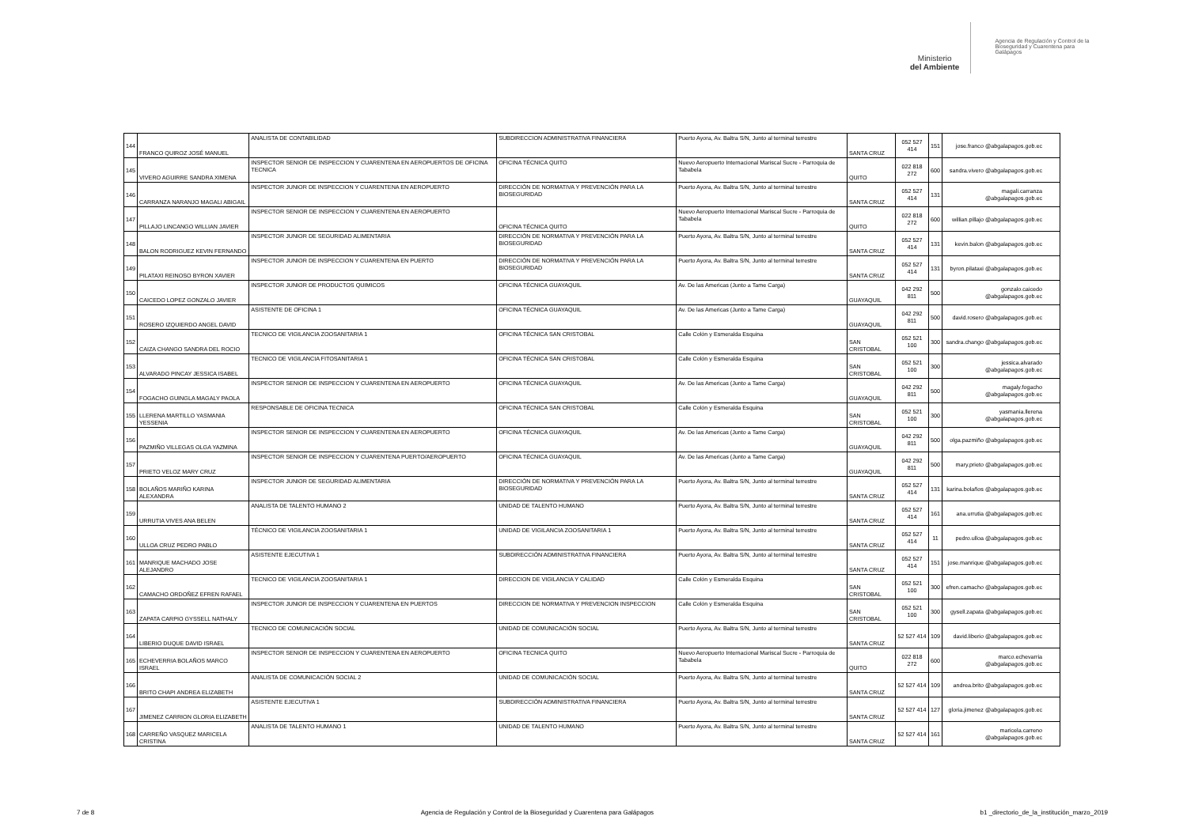Ministerio
del Ambiente
Agencia de Regulación y Control de la Bioseguridad y Cuarentena para Galápagos
| 144 | FRANCO QUIROZ JOSÉ MANUEL | ANALISTA DE CONTABILIDAD | SUBDIRECCION ADMINISTRATIVA FINANCIERA | Puerto Ayora, Av. Baltra S/N, Junto al terminal terrestre | SANTA CRUZ | 052 527 414 | 151 | jose.franco @abgalapagos.gob.ec |
| 145 | VIVERO AGUIRRE SANDRA XIMENA | INSPECTOR SENIOR DE INSPECCION Y CUARENTENA EN AEROPUERTOS DE OFICINA TECNICA | OFICINA TÉCNICA QUITO | Nuevo Aeropuerto Internacional Mariscal Sucre - Parroquia de Tababela | QUITO | 022 818 272 | 600 | sandra.vivero @abgalapagos.gob.ec |
| 146 | CARRANZA NARANJO MAGALI ABIGAIL | INSPECTOR JUNIOR DE INSPECCION Y CUARENTENA EN AEROPUERTO | DIRECCIÓN DE NORMATIVA Y PREVENCIÓN PARA LA BIOSEGURIDAD | Puerto Ayora, Av. Baltra S/N, Junto al terminal terrestre | SANTA CRUZ | 052 527 414 | 131 | magali.carranza @abgalapagos.gob.ec |
| 147 | PILLAJO LINCANGO WILLIAN JAVIER | INSPECTOR SENIOR DE INSPECCION Y CUARENTENA EN AEROPUERTO | OFICINA TÉCNICA QUITO | Nuevo Aeropuerto Internacional Mariscal Sucre - Parroquia de Tababela | QUITO | 022 818 272 | 600 | willian.pillajo @abgalapagos.gob.ec |
| 148 | BALON RODRIGUEZ KEVIN FERNANDO | INSPECTOR JUNIOR DE SEGURIDAD ALIMENTARIA | DIRECCIÓN DE NORMATIVA Y PREVENCIÓN PARA LA BIOSEGURIDAD | Puerto Ayora, Av. Baltra S/N, Junto al terminal terrestre | SANTA CRUZ | 052 527 414 | 131 | kevin.balon @abgalapagos.gob.ec |
| 149 | PILATAXI REINOSO BYRON XAVIER | INSPECTOR JUNIOR DE INSPECCION Y CUARENTENA EN PUERTO | DIRECCIÓN DE NORMATIVA Y PREVENCIÓN PARA LA BIOSEGURIDAD | Puerto Ayora, Av. Baltra S/N, Junto al terminal terrestre | SANTA CRUZ | 052 527 414 | 131 | byron.pilataxi @abgalapagos.gob.ec |
| 150 | CAICEDO LOPEZ GONZALO JAVIER | INSPECTOR JUNIOR DE PRODUCTOS QUIMICOS | OFICINA TÉCNICA GUAYAQUIL | Av. De las Americas (Junto a Tame Carga) | GUAYAQUIL | 042 292 811 | 500 | gonzalo.caicedo @abgalapagos.gob.ec |
| 151 | ROSERO IZQUIERDO ANGEL DAVID | ASISTENTE DE OFICINA 1 | OFICINA TÉCNICA GUAYAQUIL | Av. De las Americas (Junto a Tame Carga) | GUAYAQUIL | 042 292 811 | 500 | david.rosero @abgalapagos.gob.ec |
| 152 | CAIZA CHANGO SANDRA DEL ROCIO | TECNICO DE VIGILANCIA ZOOSANITARIA 1 | OFICINA TÉCNICA SAN CRISTOBAL | Calle Colón y Esmeralda Esquina | SAN CRISTOBAL | 052 521 100 | 300 | sandra.chango @abgalapagos.gob.ec |
| 153 | ALVARADO PINCAY JESSICA ISABEL | TECNICO DE VIGILANCIA FITOSANITARIA 1 | OFICINA TÉCNICA SAN CRISTOBAL | Calle Colón y Esmeralda Esquina | SAN CRISTOBAL | 052 521 100 | 300 | jessica.alvarado @abgalapagos.gob.ec |
| 154 | FOGACHO GUINGLA MAGALY PAOLA | INSPECTOR SENIOR DE INSPECCION Y CUARENTENA EN AEROPUERTO | OFICINA TÉCNICA GUAYAQUIL | Av. De las Americas (Junto a Tame Carga) | GUAYAQUIL | 042 292 811 | 500 | magaly.fogacho @abgalapagos.gob.ec |
| 155 | LLERENA MARTILLO YASMANIA YESSENIA | RESPONSABLE DE OFICINA TECNICA | OFICINA TÉCNICA SAN CRISTOBAL | Calle Colón y Esmeralda Esquina | SAN CRISTOBAL | 052 521 100 | 300 | yasmania.llerena @abgalapagos.gob.ec |
| 156 | PAZMIÑO VILLEGAS OLGA YAZMINA | INSPECTOR SENIOR DE INSPECCION Y CUARENTENA EN AEROPUERTO | OFICINA TÉCNICA GUAYAQUIL | Av. De las Americas (Junto a Tame Carga) | GUAYAQUIL | 042 292 811 | 500 | olga.pazmiño @abgalapagos.gob.ec |
| 157 | PRIETO VELOZ MARY CRUZ | INSPECTOR SENIOR DE INSPECCION Y CUARENTENA PUERTO/AEROPUERTO | OFICINA TÉCNICA GUAYAQUIL | Av. De las Americas (Junto a Tame Carga) | GUAYAQUIL | 042 292 811 | 500 | mary.prieto @abgalapagos.gob.ec |
| 158 | BOLAÑOS MARIÑO KARINA ALEXANDRA | INSPECTOR JUNIOR DE SEGURIDAD ALIMENTARIA | DIRECCIÓN DE NORMATIVA Y PREVENCIÓN PARA LA BIOSEGURIDAD | Puerto Ayora, Av. Baltra S/N, Junto al terminal terrestre | SANTA CRUZ | 052 527 414 | 131 | karina.bolaños @abgalapagos.gob.ec |
| 159 | URRUTIA VIVES ANA BELEN | ANALISTA DE TALENTO HUMANO 2 | UNIDAD DE TALENTO HUMANO | Puerto Ayora, Av. Baltra S/N, Junto al terminal terrestre | SANTA CRUZ | 052 527 414 | 161 | ana.urrutia @abgalapagos.gob.ec |
| 160 | ULLOA CRUZ PEDRO PABLO | TÉCNICO DE VIGILANCIA ZOOSANITARIA 1 | UNIDAD DE VIGILANCIA ZOOSANITARIA 1 | Puerto Ayora, Av. Baltra S/N, Junto al terminal terrestre | SANTA CRUZ | 052 527 414 | 11 | pedro.ulloa @abgalapagos.gob.ec |
| 161 | MANRIQUE MACHADO JOSE ALEJANDRO | ASISTENTE EJECUTIVA 1 | SUBDIRECCIÓN ADMINISTRATIVA FINANCIERA | Puerto Ayora, Av. Baltra S/N, Junto al terminal terrestre | SANTA CRUZ | 052 527 414 | 151 | jose.manrique @abgalapagos.gob.ec |
| 162 | CAMACHO ORDOÑEZ EFREN RAFAEL | TECNICO DE VIGILANCIA ZOOSANITARIA 1 | DIRECCION DE VIGILANCIA Y CALIDAD | Calle Colón y Esmeralda Esquina | SAN CRISTOBAL | 052 521 100 | 300 | efren.camacho @abgalapagos.gob.ec |
| 163 | ZAPATA CARPIO GYSSELL NATHALY | INSPECTOR JUNIOR DE INSPECCION Y CUARENTENA EN PUERTOS | DIRECCION DE NORMATIVA Y PREVENCION INSPECCION | Calle Colón y Esmeralda Esquina | SAN CRISTOBAL | 052 521 100 | 300 | gysell.zapata @abgalapagos.gob.ec |
| 164 | LIBERIO DUQUE DAVID ISRAEL | TECNICO DE COMUNICACIÓN SOCIAL | UNIDAD DE COMUNICACIÓN SOCIAL | Puerto Ayora, Av. Baltra S/N, Junto al terminal terrestre | SANTA CRUZ | 52 527 414 | 109 | david.liberio @abgalapagos.gob.ec |
| 165 | ECHEVERRIA BOLAÑOS MARCO ISRAEL | INSPECTOR SENIOR DE INSPECCION Y CUARENTENA EN AEROPUERTO | OFICINA TECNICA QUITO | Nuevo Aeropuerto Internacional Mariscal Sucre - Parroquia de Tababela | QUITO | 022 818 272 | 600 | marco.echevarria @abgalapagos.gob.ec |
| 166 | BRITO CHAPI ANDREA ELIZABETH | ANALISTA DE COMUNICACIÓN SOCIAL 2 | UNIDAD DE COMUNICACIÓN SOCIAL | Puerto Ayora, Av. Baltra S/N, Junto al terminal terrestre | SANTA CRUZ | 52 527 414 | 109 | andrea.brito @abgalapagos.gob.ec |
| 167 | JIMENEZ CARRION GLORIA ELIZABETH | ASISTENTE EJECUTIVA 1 | SUBDIRECCIÓN ADMINISTRATIVA FINANCIERA | Puerto Ayora, Av. Baltra S/N, Junto al terminal terrestre | SANTA CRUZ | 52 527 414 | 127 | gloria.jimenez @abgalapagos.gob.ec |
| 168 | CARREÑO VASQUEZ MARICELA CRISTINA | ANALISTA DE TALENTO HUMANO 1 | UNIDAD DE TALENTO HUMANO | Puerto Ayora, Av. Baltra S/N, Junto al terminal terrestre | SANTA CRUZ | 52 527 414 | 161 | maricela.carreno @abgalapagos.gob.ec |
7 de 8 Agencia de Regulación y Control de la Bioseguridad y Cuarentena para Galápagos b1 _directorio_de_la_institución_marzo_2019